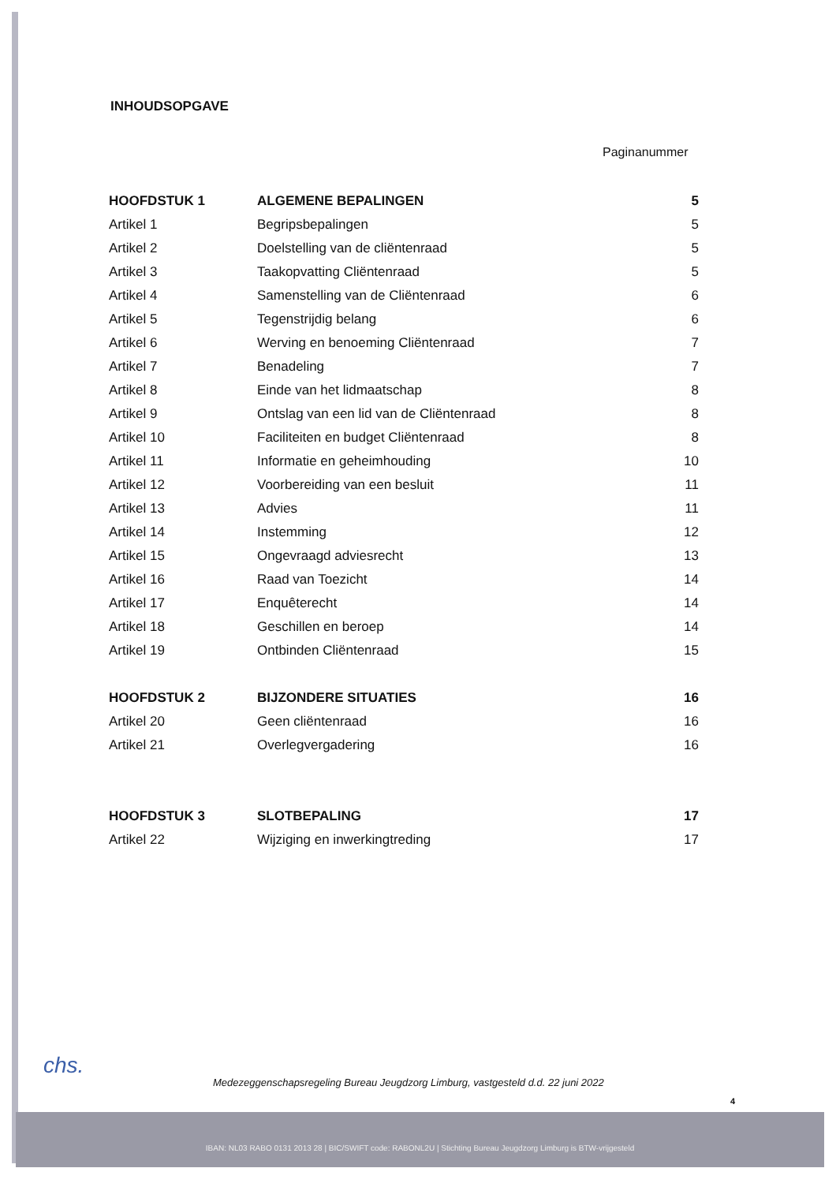INHOUDSOPGAVE
Paginanummer
| HOOFDSTUK 1 | ALGEMENE BEPALINGEN | 5 |
| Artikel 1 | Begripsbepalingen | 5 |
| Artikel 2 | Doelstelling van de cliëntenraad | 5 |
| Artikel 3 | Taakopvatting Cliëntenraad | 5 |
| Artikel 4 | Samenstelling van de Cliëntenraad | 6 |
| Artikel 5 | Tegenstrijdig belang | 6 |
| Artikel 6 | Werving en benoeming Cliëntenraad | 7 |
| Artikel 7 | Benadeling | 7 |
| Artikel 8 | Einde van het lidmaatschap | 8 |
| Artikel 9 | Ontslag van een lid van de Cliëntenraad | 8 |
| Artikel 10 | Faciliteiten en budget Cliëntenraad | 8 |
| Artikel 11 | Informatie en geheimhouding | 10 |
| Artikel 12 | Voorbereiding van een besluit | 11 |
| Artikel 13 | Advies | 11 |
| Artikel 14 | Instemming | 12 |
| Artikel 15 | Ongevraagd adviesrecht | 13 |
| Artikel 16 | Raad van Toezicht | 14 |
| Artikel 17 | Enquêterecht | 14 |
| Artikel 18 | Geschillen en beroep | 14 |
| Artikel 19 | Ontbinden Cliëntenraad | 15 |
| HOOFDSTUK 2 | BIJZONDERE SITUATIES | 16 |
| Artikel 20 | Geen cliëntenraad | 16 |
| Artikel 21 | Overlegvergadering | 16 |
| HOOFDSTUK 3 | SLOTBEPALING | 17 |
| Artikel 22 | Wijziging en inwerkingtreding | 17 |
chs.
Medezeggenschapsregeling Bureau Jeugdzorg Limburg, vastgesteld d.d. 22 juni 2022
4
IBAN: NL03 RABO 0131 2013 28 | BIC/SWIFT code: RABONL2U | Stichting Bureau Jeugdzorg Limburg is BTW-vrijgesteld